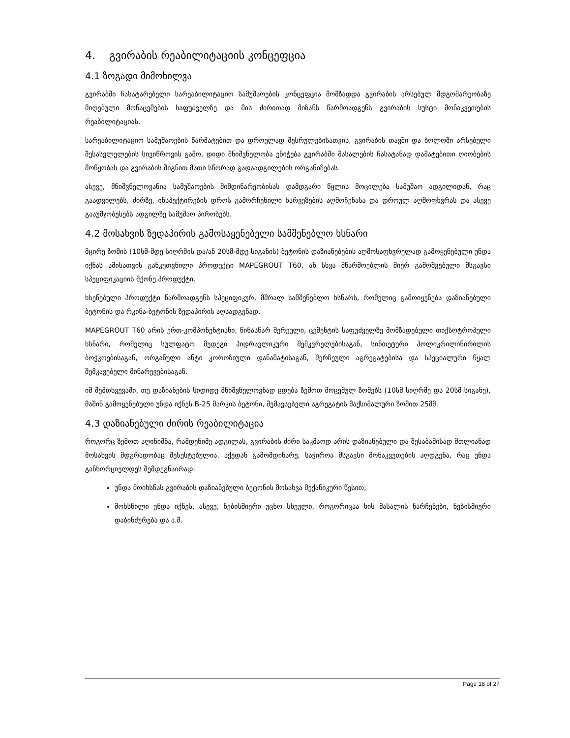4. გვირაბის რეაბილიტაციის კონცეფცია
4.1 ზოგადი მიმოხილვა
გვირაბში ჩასატარებელი სარეაბილიტაციო სამუშაოების კონცეფცია მომზადდა გვირაბის არსებულ მდგომარეობაზე მიღებული მონაცემების საფუძველზე და მის ძირითად მიზანს წარმოადგენს გვირაბის სუსტი მონაკვეთების რეაბილიტაციას.
სარეაბილიტაციო სამუშაოების წარმატებით და დროულად შესრულებისათვის, გვირაბის თავში და ბოლოში არსებული შესასვლელების სივიწროვის გამო, დიდი მნიშვნელობა ენიჭება გვირაბში მასალების ჩასატანად დამატებითი ღიობების მოწყობას და გვირაბის შიგნით მათი სწორად გადაადგილების ორგანიზებას.
ასევე, მნიშვნელოვანია სამუშაოების მიმდინარეობისას დამდგარი წყლის მოცილება სამუშაო ადგილიდან, რაც გაადვილებს, ძირზე, ინსპექტირების დროს გამორჩენილი ხარვეზების აღმოჩენასა და დროულ აღმოფხვრას და ასევე გააუმჯობესებს ადგილზე სამუშაო პირობებს.
4.2 მოსახვის ზედაპირის გამოსაყენებელი სამშენებლო ხსნარი
მცირე ზომის (10სმ-მდე სიღრმის და/ან 20სმ-მდე სიგანის) ბეტონის დაზიანებების აღმოსაფხვრელად გამოყენებული უნდა იქნას ამისათვის განკუთვნილი პროდუქტი MAPEGROUT T60, ან სხვა მწარმოებლის მიერ გამოშვებული მსგავსი სპეციფიკაციის მქონე პროდუქტი.
ხსენებული პროდუქტი წარმოადგენს სპეციფიკურ, მშრალ სამშენებლო ხსნარს, რომელიც გამოიყენება დაზიანებული ბეტონის და რკინა-ბეტონის ზედაპირის აღსადგენად.
MAPEGROUT T60 არის ერთ-კომპონენტიანი, წინასწარ შერეული, ცემენტის საფუძველზე მომზადებული თიქსოტროპული ხსნარი, რომელიც სულფატო მედეგი ჰიდრავლიკური შემკვრელებისაგან, სინთეტური პოლიკრილინირილის ბოჭკოებისაგან, ორგანული ანტი კოროზიული დანამატისაგან, შერჩეული აგრეგატებისა და სპეციალური წყალ შემკავებელი მინარევებისაგან.
იმ შემთხვევაში, თუ დაზიანების სიდიდე მნიშვნელოვნად ცდება ზემოთ მოცემულ ზომებს (10სმ სიღრმე და 20სმ სიგანე), მაშინ გამოყენებული უნდა იქნეს B-25 მარკის ბეტონი, შემავსებელი აგრეგატის მაქსიმალური ზომით 25მმ.
4.3 დაზიანებული ძირის რეაბილიტაცია
როგორც ზემოთ აღინიშნა, რამდენიმე ადგილას, გვირაბის ძირი საკმაოდ არის დაზიანებული და შესაბამისად მთლიანად მოსახვის მდგრადობაც შესუსტებულია. აქედან გამომდინარე, საჭიროა მსგავსი მონაკვეთების აღდგენა, რაც უნდა განხორციელდეს შემდეგნაირად:
უნდა მოიხსნას გვირაბის დაზიანებული ბეტონის მოსახვა მექანიკური წესით;
მოხსნილი უნდა იქნეს, ასევე, ნებისმიერი უცხო სხეული, როგორიცაა ხის მასალის ნარჩენები, ნებისმიერი დაბინძურება და ა.შ.
Page 18 of 27